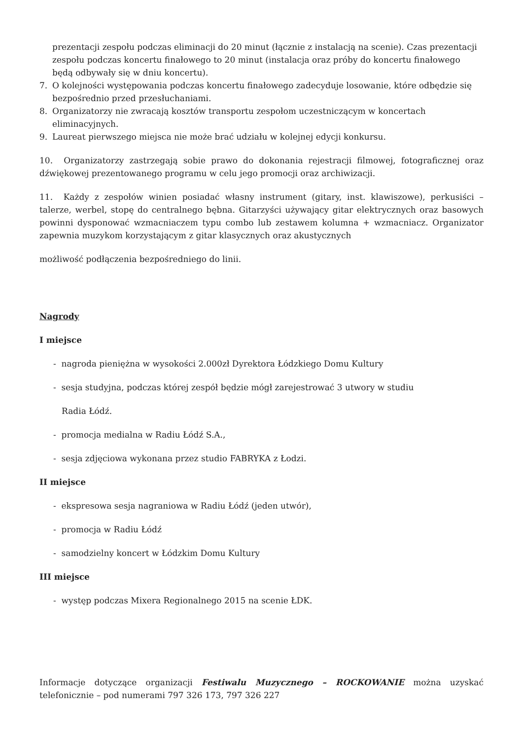prezentacji zespołu podczas eliminacji do 20 minut (łącznie z instalacją na scenie). Czas prezentacji zespołu podczas koncertu finałowego to 20 minut (instalacja oraz próby do koncertu finałowego będą odbywały się w dniu koncertu).
7. O kolejności występowania podczas koncertu finałowego zadecyduje losowanie, które odbędzie się bezpośrednio przed przesłuchaniami.
8. Organizatorzy nie zwracają kosztów transportu zespołom uczestniczącym w koncertach eliminacyjnych.
9. Laureat pierwszego miejsca nie może brać udziału w kolejnej edycji konkursu.
10. Organizatorzy zastrzegają sobie prawo do dokonania rejestracji filmowej, fotograficznej oraz dźwiękowej prezentowanego programu w celu jego promocji oraz archiwizacji.
11. Każdy z zespołów winien posiadać własny instrument (gitary, inst. klawiszowe), perkusiści – talerze, werbel, stopę do centralnego bębna. Gitarzyści używający gitar elektrycznych oraz basowych powinni dysponować wzmacniaczem typu combo lub zestawem kolumna + wzmacniacz. Organizator zapewnia muzykom korzystającym z gitar klasycznych oraz akustycznych
możliwość podłączenia bezpośredniego do linii.
Nagrody
I miejsce
- nagroda pieniężna w wysokości 2.000zł Dyrektora Łódzkiego Domu Kultury
- sesja studyjna, podczas której zespół będzie mógł zarejestrować 3 utwory w studiu
Radia Łódź.
- promocja medialna w Radiu Łódź S.A.,
- sesja zdjęciowa wykonana przez studio FABRYKA z Łodzi.
II miejsce
- ekspresowa sesja nagraniowa w Radiu Łódź (jeden utwór),
- promocja w Radiu Łódź
- samodzielny koncert w Łódzkim Domu Kultury
III miejsce
- występ podczas Mixera Regionalnego 2015 na scenie ŁDK.
Informacje dotyczące organizacji Festiwalu Muzycznego – ROCKOWANIE można uzyskać telefonicznie – pod numerami 797 326 173, 797 326 227